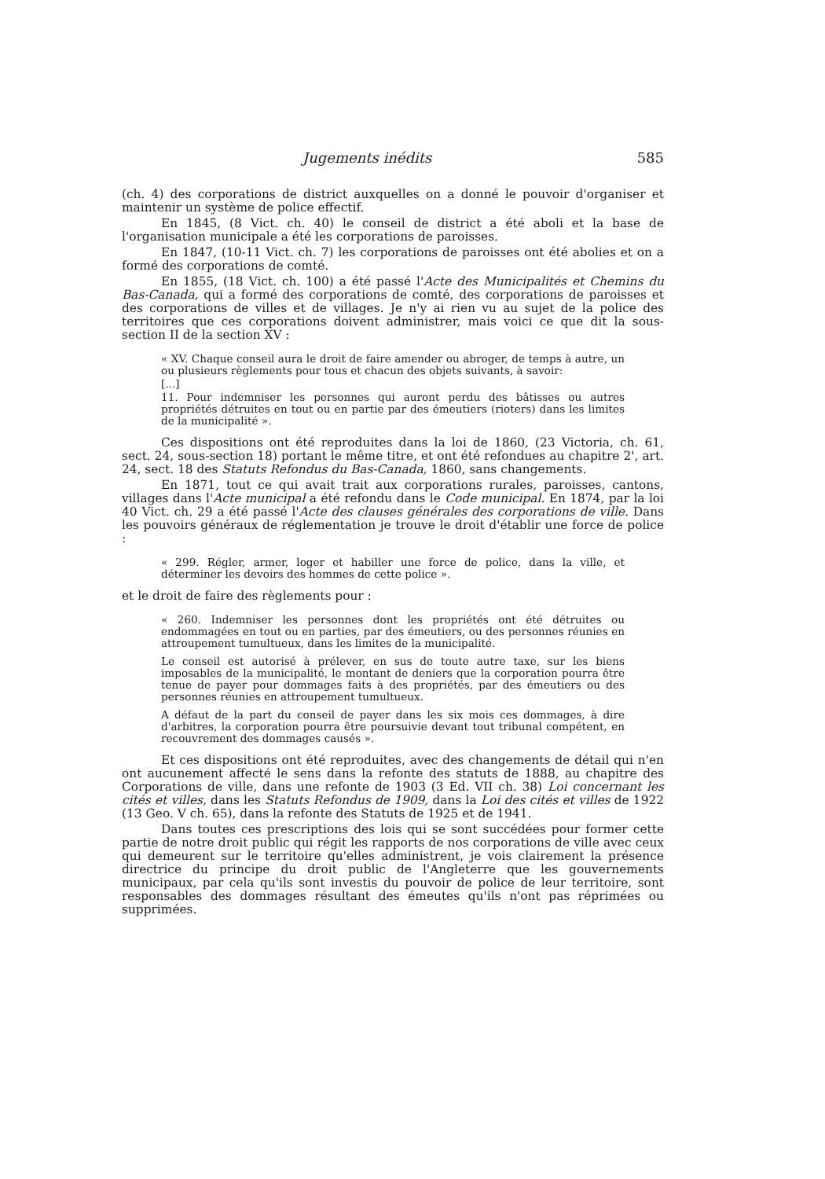Jugements inédits 585
(ch. 4) des corporations de district auxquelles on a donné le pouvoir d'organiser et maintenir un système de police effectif.
En 1845, (8 Vict. ch. 40) le conseil de district a été aboli et la base de l'organisation municipale a été les corporations de paroisses.
En 1847, (10-11 Vict. ch. 7) les corporations de paroisses ont été abolies et on a formé des corporations de comté.
En 1855, (18 Vict. ch. 100) a été passé l'Acte des Municipalités et Chemins du Bas-Canada, qui a formé des corporations de comté, des corporations de paroisses et des corporations de villes et de villages. Je n'y ai rien vu au sujet de la police des territoires que ces corporations doivent administrer, mais voici ce que dit la sous-section II de la section XV :
« XV. Chaque conseil aura le droit de faire amender ou abroger, de temps à autre, un ou plusieurs règlements pour tous et chacun des objets suivants, à savoir:
[...]
11. Pour indemniser les personnes qui auront perdu des bâtisses ou autres propriétés détruites en tout ou en partie par des émeutiers (rioters) dans les limites de la municipalité ».
Ces dispositions ont été reproduites dans la loi de 1860, (23 Victoria, ch. 61, sect. 24, sous-section 18) portant le même titre, et ont été refondues au chapitre 2', art. 24, sect. 18 des Statuts Refondus du Bas-Canada, 1860, sans changements.
En 1871, tout ce qui avait trait aux corporations rurales, paroisses, cantons, villages dans l'Acte municipal a été refondu dans le Code municipal. En 1874, par la loi 40 Vict. ch. 29 a été passé l'Acte des clauses générales des corporations de ville. Dans les pouvoirs généraux de réglementation je trouve le droit d'établir une force de police :
« 299. Régler, armer, loger et habiller une force de police, dans la ville, et déterminer les devoirs des hommes de cette police ».
et le droit de faire des règlements pour :
« 260. Indemniser les personnes dont les propriétés ont été détruites ou endommagées en tout ou en parties, par des émeutiers, ou des personnes réunies en attroupement tumultueux, dans les limites de la municipalité.
Le conseil est autorisé à prélever, en sus de toute autre taxe, sur les biens imposables de la municipalité, le montant de deniers que la corporation pourra être tenue de payer pour dommages faits à des propriétés, par des émeutiers ou des personnes réunies en attroupement tumultueux.
A défaut de la part du conseil de payer dans les six mois ces dommages, à dire d'arbitres, la corporation pourra être poursuivie devant tout tribunal compétent, en recouvrement des dommages causés ».
Et ces dispositions ont été reproduites, avec des changements de détail qui n'en ont aucunement affecté le sens dans la refonte des statuts de 1888, au chapitre des Corporations de ville, dans une refonte de 1903 (3 Ed. VII ch. 38) Loi concernant les cités et villes, dans les Statuts Refondus de 1909, dans la Loi des cités et villes de 1922 (13 Geo. V ch. 65), dans la refonte des Statuts de 1925 et de 1941.
Dans toutes ces prescriptions des lois qui se sont succédées pour former cette partie de notre droit public qui régit les rapports de nos corporations de ville avec ceux qui demeurent sur le territoire qu'elles administrent, je vois clairement la présence directrice du principe du droit public de l'Angleterre que les gouvernements municipaux, par cela qu'ils sont investis du pouvoir de police de leur territoire, sont responsables des dommages résultant des émeutes qu'ils n'ont pas réprimées ou supprimées.